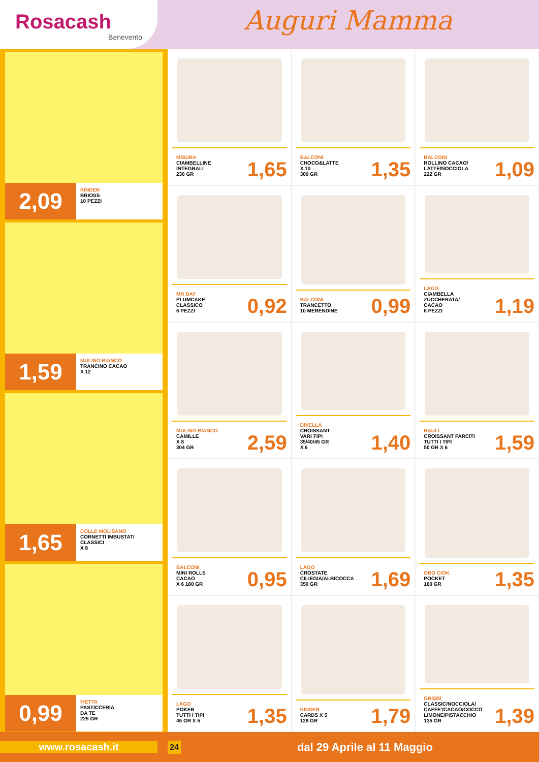Rosacash
Benevento
Auguri Mamma
2,09
KINDER
BRIOSS
10 PEZZI
1,59
MULINO BIANCO
TRANCINO CACAO
X 12
1,65
COLLE MOLISANO
CORNETTI IMBUSTATI
CLASSICI
X 8
0,99
FIETTA
PASTICCERIA
DA TE
225 GR
MISURA
CIAMBELLINE
INTEGRALI
230 GR
1,65
BALCONI
CHOCO&LATTE
X 10
300 GR
1,35
BALCONI
ROLLINO CACAO/
LATTE/NOCCIOLA
222 GR
1,09
MR DAY
PLUMCAKE
CLASSICO
6 PEZZI
0,92
BALCONI
TRANCETTO
10 MERENDINE
0,99
LAGO
CIAMBELLA
ZUCCHERATA/
CACAO
6 PEZZI
1,19
MULINO BIANCO
CAMILLE
X 8
304 GR
2,59
DIVELLA
CROISSANT
VARI TIPI
35/40/45 GR
X 6
1,40
BAULI
CROISSANT FARCITI
TUTTI I TIPI
50 GR X 6
1,59
BALCONI
MINI ROLLS
CACAO
X 6 180 GR
0,95
LAGO
CROSTATE
CILIEGIA/ALBICOCCA
350 GR
1,69
ORO CIOK
POCKET
160 GR
1,35
LAGO
POKER
TUTTI I TIPI
45 GR X 5
1,35
KINDER
CARDS X 5
128 GR
1,79
GRISBI
CLASSIC/NOCCIOLA/
CAFFE'/CACAO/COCCO
LIMONE/PISTACCHIO
135 GR
1,39
www.rosacash.it
24
dal 29 Aprile al 11 Maggio